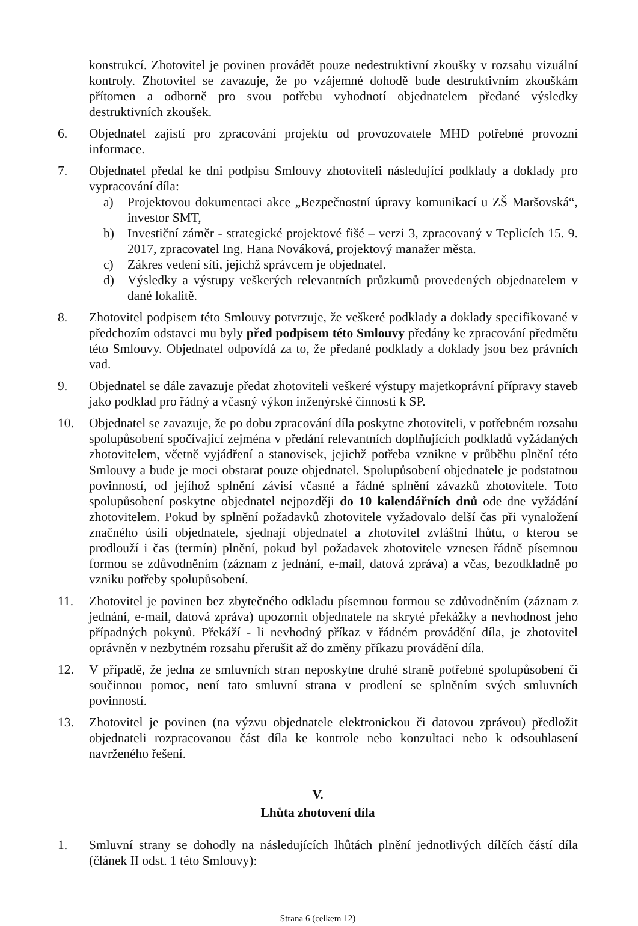konstrukcí. Zhotovitel je povinen provádět pouze nedestruktivní zkoušky v rozsahu vizuální kontroly. Zhotovitel se zavazuje, že po vzájemné dohodě bude destruktivním zkouškám přítomen a odborně pro svou potřebu vyhodnotí objednatelem předané výsledky destruktivních zkoušek.
6. Objednatel zajistí pro zpracování projektu od provozovatele MHD potřebné provozní informace.
7. Objednatel předal ke dni podpisu Smlouvy zhotoviteli následující podklady a doklady pro vypracování díla:
a) Projektovou dokumentaci akce „Bezpečnostní úpravy komunikací u ZŠ Maršovská“, investor SMT,
b) Investiční záměr - strategické projektové fišé – verzi 3, zpracovaný v Teplicích 15. 9. 2017, zpracovatel Ing. Hana Nováková, projektový manažer města.
c) Zákres vedení síti, jejichž správcem je objednatel.
d) Výsledky a výstupy veškerých relevantních průzkumů provedených objednatelem v dané lokalitě.
8. Zhotovitel podpisem této Smlouvy potvrzuje, že veškeré podklady a doklady specifikované v předchozím odstavci mu byly před podpisem této Smlouvy předány ke zpracování předmětu této Smlouvy. Objednatel odpovídá za to, že předané podklady a doklady jsou bez právních vad.
9. Objednatel se dále zavazuje předat zhotoviteli veškeré výstupy majetkoprávní přípravy staveb jako podklad pro řádný a včasný výkon inženýrské činnosti k SP.
10. Objednatel se zavazuje, že po dobu zpracování díla poskytne zhotoviteli, v potřebném rozsahu spolupůsobení spočívající zejména v předání relevantních doplňujících podkladů vyžádaných zhotovitelem, včetně vyjádření a stanovisek, jejichž potřeba vznikne v průběhu plnění této Smlouvy a bude je moci obstarat pouze objednatel. Spolupůsobení objednatele je podstatnou povinností, od jejíhož splnění závisí včasné a řádné splnění závazků zhotovitele. Toto spolupůsobení poskytne objednatel nejpozději do 10 kalendářních dnů ode dne vyžádání zhotovitelem. Pokud by splnění požadavků zhotovitele vyžadovalo delší čas při vynaložení značného úsilí objednatele, sjednají objednatel a zhotovitel zvláštní lhůtu, o kterou se prodlouží i čas (termín) plnění, pokud byl požadavek zhotovitele vznesen řádně písemnou formou se zdůvodněním (záznam z jednání, e-mail, datová zpráva) a včas, bezodkladně po vzniku potřeby spolupůsobení.
11. Zhotovitel je povinen bez zbytečného odkladu písemnou formou se zdůvodněním (záznam z jednání, e-mail, datová zpráva) upozornit objednatele na skryté překážky a nevhodnost jeho případných pokynů. Překáží - li nevhodný příkaz v řádném provádění díla, je zhotovitel oprávněn v nezbytném rozsahu přerušit až do změny příkazu provádění díla.
12. V případě, že jedna ze smluvních stran neposkytne druhé straně potřebné spolupůsobení či součinnou pomoc, není tato smluvní strana v prodlení se splněním svých smluvních povinností.
13. Zhotovitel je povinen (na výzvu objednatele elektronickou či datovou zprávou) předložit objednateli rozpracovanou část díla ke kontrole nebo konzultaci nebo k odsouhlasení navrženého řešení.
V.
Lhůta zhotovení díla
1. Smluvní strany se dohodly na následujících lhůtách plnění jednotlivých dílčích částí díla (článek II odst. 1 této Smlouvy):
Strana 6 (celkem 12)